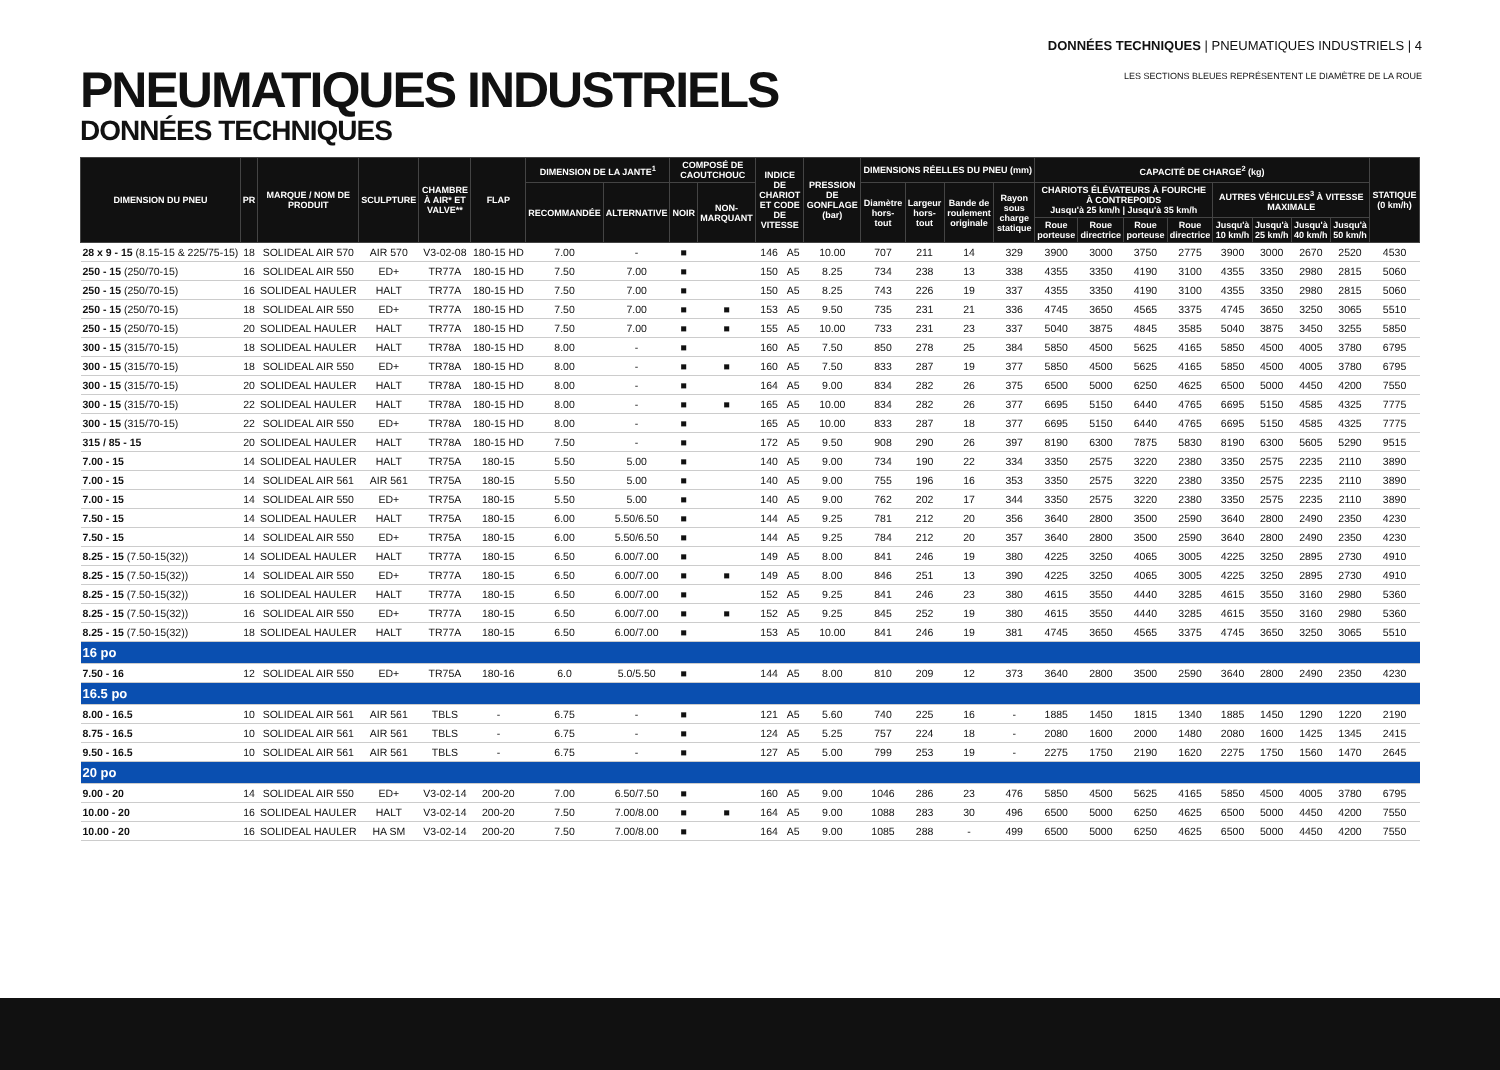DONNÉES TECHNIQUES | PNEUMATIQUES INDUSTRIELS | 4
LES SECTIONS BLEUES REPRÉSENTENT LE DIAMÈTRE DE LA ROUE
PNEUMATIQUES INDUSTRIELS
DONNÉES TECHNIQUES
| DIMENSION DU PNEU | PR | MARQUE / NOM DE PRODUIT | SCULPTURE | CHAMBRE À AIR* ET VALVE** | FLAP | DIMENSION DE LA JANTE<sup>1</sup> | | COMPOSÉ DE CAOUTCHOUC | | INDICE DE CHARIOT ET CODE DE VITESSE | | PRESSION DE GONFLAGE (bar) | DIMENSIONS RÉELLES DU PNEU (mm) | | | | CAPACITÉ DE CHARGE<sup>2</sup> (kg) | | | | | | | | STATIQUE (0 km/h) |
| --- | --- | --- | --- | --- | --- | --- | --- | --- | --- | --- | --- | --- | --- | --- | --- | --- | --- | --- | --- | --- | --- | --- | --- | --- | --- |
| | | | | | | RECOMMANDÉE | ALTERNATIVE | NOIR | NON-MARQUANT | | | | Diamètre hors-tout | Largeur hors-tout | Bande de roulement originale | Rayon sous charge statique | CHARIOTS ÉLÉVATEURS À FOURCHE À CONTREPOIDS Jusqu'à 25 km/h / Jusqu'à 35 km/h | | | | AUTRES VÉHICULES<sup>3</sup> À VITESSE MAXIMALE | | | | |
| | | | | | | | | | | | | | | | | | Roue porteuse | Roue directrice | Roue porteuse | Roue directrice | Jusqu'à 10 km/h | Jusqu'à 25 km/h | Jusqu'à 40 km/h | Jusqu'à 50 km/h | |
| 28 x 9 - 15 (8.15-15 & 225/75-15) | 18 | SOLIDEAL AIR 570 | AIR 570 | V3-02-08 | 180-15 HD | 7.00 | - | ■ | | 146 | A5 | 10.00 | 707 | 211 | 14 | 329 | 3900 | 3000 | 3750 | 2775 | 3900 | 3000 | 2670 | 2520 | 4530 |
| 250 - 15 (250/70-15) | 16 | SOLIDEAL AIR 550 | ED+ | TR77A | 180-15 HD | 7.50 | 7.00 | ■ | | 150 | A5 | 8.25 | 734 | 238 | 13 | 338 | 4355 | 3350 | 4190 | 3100 | 4355 | 3350 | 2980 | 2815 | 5060 |
| 250 - 15 (250/70-15) | 16 | SOLIDEAL HAULER | HALT | TR77A | 180-15 HD | 7.50 | 7.00 | ■ | | 150 | A5 | 8.25 | 743 | 226 | 19 | 337 | 4355 | 3350 | 4190 | 3100 | 4355 | 3350 | 2980 | 2815 | 5060 |
| 250 - 15 (250/70-15) | 18 | SOLIDEAL AIR 550 | ED+ | TR77A | 180-15 HD | 7.50 | 7.00 | ■ | ■ | 153 | A5 | 9.50 | 735 | 231 | 21 | 336 | 4745 | 3650 | 4565 | 3375 | 4745 | 3650 | 3250 | 3065 | 5510 |
| 250 - 15 (250/70-15) | 20 | SOLIDEAL HAULER | HALT | TR77A | 180-15 HD | 7.50 | 7.00 | ■ | ■ | 155 | A5 | 10.00 | 733 | 231 | 23 | 337 | 5040 | 3875 | 4845 | 3585 | 5040 | 3875 | 3450 | 3255 | 5850 |
| 300 - 15 (315/70-15) | 18 | SOLIDEAL HAULER | HALT | TR78A | 180-15 HD | 8.00 | - | ■ | | 160 | A5 | 7.50 | 850 | 278 | 25 | 384 | 5850 | 4500 | 5625 | 4165 | 5850 | 4500 | 4005 | 3780 | 6795 |
| 300 - 15 (315/70-15) | 18 | SOLIDEAL AIR 550 | ED+ | TR78A | 180-15 HD | 8.00 | - | ■ | ■ | 160 | A5 | 7.50 | 833 | 287 | 19 | 377 | 5850 | 4500 | 5625 | 4165 | 5850 | 4500 | 4005 | 3780 | 6795 |
| 300 - 15 (315/70-15) | 20 | SOLIDEAL HAULER | HALT | TR78A | 180-15 HD | 8.00 | - | ■ | | 164 | A5 | 9.00 | 834 | 282 | 26 | 375 | 6500 | 5000 | 6250 | 4625 | 6500 | 5000 | 4450 | 4200 | 7550 |
| 300 - 15 (315/70-15) | 22 | SOLIDEAL HAULER | HALT | TR78A | 180-15 HD | 8.00 | - | ■ | ■ | 165 | A5 | 10.00 | 834 | 282 | 26 | 377 | 6695 | 5150 | 6440 | 4765 | 6695 | 5150 | 4585 | 4325 | 7775 |
| 300 - 15 (315/70-15) | 22 | SOLIDEAL AIR 550 | ED+ | TR78A | 180-15 HD | 8.00 | - | ■ | | 165 | A5 | 10.00 | 833 | 287 | 18 | 377 | 6695 | 5150 | 6440 | 4765 | 6695 | 5150 | 4585 | 4325 | 7775 |
| 315 / 85 - 15 | 20 | SOLIDEAL HAULER | HALT | TR78A | 180-15 HD | 7.50 | - | ■ | | 172 | A5 | 9.50 | 908 | 290 | 26 | 397 | 8190 | 6300 | 7875 | 5830 | 8190 | 6300 | 5605 | 5290 | 9515 |
| 7.00 - 15 | 14 | SOLIDEAL HAULER | HALT | TR75A | 180-15 | 5.50 | 5.00 | ■ | | 140 | A5 | 9.00 | 734 | 190 | 22 | 334 | 3350 | 2575 | 3220 | 2380 | 3350 | 2575 | 2235 | 2110 | 3890 |
| 7.00 - 15 | 14 | SOLIDEAL AIR 561 | AIR 561 | TR75A | 180-15 | 5.50 | 5.00 | ■ | | 140 | A5 | 9.00 | 755 | 196 | 16 | 353 | 3350 | 2575 | 3220 | 2380 | 3350 | 2575 | 2235 | 2110 | 3890 |
| 7.00 - 15 | 14 | SOLIDEAL AIR 550 | ED+ | TR75A | 180-15 | 5.50 | 5.00 | ■ | | 140 | A5 | 9.00 | 762 | 202 | 17 | 344 | 3350 | 2575 | 3220 | 2380 | 3350 | 2575 | 2235 | 2110 | 3890 |
| 7.50 - 15 | 14 | SOLIDEAL HAULER | HALT | TR75A | 180-15 | 6.00 | 5.50/6.50 | ■ | | 144 | A5 | 9.25 | 781 | 212 | 20 | 356 | 3640 | 2800 | 3500 | 2590 | 3640 | 2800 | 2490 | 2350 | 4230 |
| 7.50 - 15 | 14 | SOLIDEAL AIR 550 | ED+ | TR75A | 180-15 | 6.00 | 5.50/6.50 | ■ | | 144 | A5 | 9.25 | 784 | 212 | 20 | 357 | 3640 | 2800 | 3500 | 2590 | 3640 | 2800 | 2490 | 2350 | 4230 |
| 8.25 - 15 (7.50-15(32)) | 14 | SOLIDEAL HAULER | HALT | TR77A | 180-15 | 6.50 | 6.00/7.00 | ■ | | 149 | A5 | 8.00 | 841 | 246 | 19 | 380 | 4225 | 3250 | 4065 | 3005 | 4225 | 3250 | 2895 | 2730 | 4910 |
| 8.25 - 15 (7.50-15(32)) | 14 | SOLIDEAL AIR 550 | ED+ | TR77A | 180-15 | 6.50 | 6.00/7.00 | ■ | ■ | 149 | A5 | 8.00 | 846 | 251 | 13 | 390 | 4225 | 3250 | 4065 | 3005 | 4225 | 3250 | 2895 | 2730 | 4910 |
| 8.25 - 15 (7.50-15(32)) | 16 | SOLIDEAL HAULER | HALT | TR77A | 180-15 | 6.50 | 6.00/7.00 | ■ | | 152 | A5 | 9.25 | 841 | 246 | 23 | 380 | 4615 | 3550 | 4440 | 3285 | 4615 | 3550 | 3160 | 2980 | 5360 |
| 8.25 - 15 (7.50-15(32)) | 16 | SOLIDEAL AIR 550 | ED+ | TR77A | 180-15 | 6.50 | 6.00/7.00 | ■ | ■ | 152 | A5 | 9.25 | 845 | 252 | 19 | 380 | 4615 | 3550 | 4440 | 3285 | 4615 | 3550 | 3160 | 2980 | 5360 |
| 8.25 - 15 (7.50-15(32)) | 18 | SOLIDEAL HAULER | HALT | TR77A | 180-15 | 6.50 | 6.00/7.00 | ■ | | 153 | A5 | 10.00 | 841 | 246 | 19 | 381 | 4745 | 3650 | 4565 | 3375 | 4745 | 3650 | 3250 | 3065 | 5510 |
| 16 po | | | | | | | | | | | | | | | | | | | | | | | | | |
| 7.50 - 16 | 12 | SOLIDEAL AIR 550 | ED+ | TR75A | 180-16 | 6.0 | 5.0/5.50 | ■ | | 144 | A5 | 8.00 | 810 | 209 | 12 | 373 | 3640 | 2800 | 3500 | 2590 | 3640 | 2800 | 2490 | 2350 | 4230 |
| 16.5 po | | | | | | | | | | | | | | | | | | | | | | | | | |
| 8.00 - 16.5 | 10 | SOLIDEAL AIR 561 | AIR 561 | TBLS | - | 6.75 | - | ■ | | 121 | A5 | 5.60 | 740 | 225 | 16 | - | 1885 | 1450 | 1815 | 1340 | 1885 | 1450 | 1290 | 1220 | 2190 |
| 8.75 - 16.5 | 10 | SOLIDEAL AIR 561 | AIR 561 | TBLS | - | 6.75 | - | ■ | | 124 | A5 | 5.25 | 757 | 224 | 18 | - | 2080 | 1600 | 2000 | 1480 | 2080 | 1600 | 1425 | 1345 | 2415 |
| 9.50 - 16.5 | 10 | SOLIDEAL AIR 561 | AIR 561 | TBLS | - | 6.75 | - | ■ | | 127 | A5 | 5.00 | 799 | 253 | 19 | - | 2275 | 1750 | 2190 | 1620 | 2275 | 1750 | 1560 | 1470 | 2645 |
| 20 po | | | | | | | | | | | | | | | | | | | | | | | | | |
| 9.00 - 20 | 14 | SOLIDEAL AIR 550 | ED+ | V3-02-14 | 200-20 | 7.00 | 6.50/7.50 | ■ | | 160 | A5 | 9.00 | 1046 | 286 | 23 | 476 | 5850 | 4500 | 5625 | 4165 | 5850 | 4500 | 4005 | 3780 | 6795 |
| 10.00 - 20 | 16 | SOLIDEAL HAULER | HALT | V3-02-14 | 200-20 | 7.50 | 7.00/8.00 | ■ | ■ | 164 | A5 | 9.00 | 1088 | 283 | 30 | 496 | 6500 | 5000 | 6250 | 4625 | 6500 | 5000 | 4450 | 4200 | 7550 |
| 10.00 - 20 | 16 | SOLIDEAL HAULER | HA SM | V3-02-14 | 200-20 | 7.50 | 7.00/8.00 | ■ | | 164 | A5 | 9.00 | 1085 | 288 | - | 499 | 6500 | 5000 | 6250 | 4625 | 6500 | 5000 | 4450 | 4200 | 7550 |